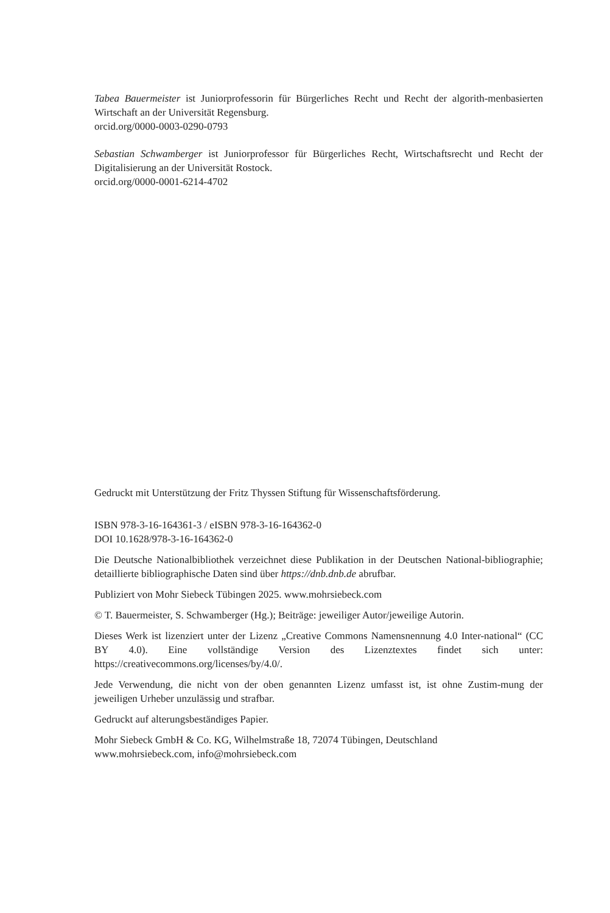Tabea Bauermeister ist Juniorprofessorin für Bürgerliches Recht und Recht der algorith-menbasierten Wirtschaft an der Universität Regensburg.
orcid.org/0000-0003-0290-0793
Sebastian Schwamberger ist Juniorprofessor für Bürgerliches Recht, Wirtschaftsrecht und Recht der Digitalisierung an der Universität Rostock.
orcid.org/0000-0001-6214-4702
Gedruckt mit Unterstützung der Fritz Thyssen Stiftung für Wissenschaftsförderung.
ISBN 978-3-16-164361-3 / eISBN 978-3-16-164362-0
DOI 10.1628/978-3-16-164362-0
Die Deutsche Nationalbibliothek verzeichnet diese Publikation in der Deutschen National-bibliographie; detaillierte bibliographische Daten sind über https://dnb.dnb.de abrufbar.
Publiziert von Mohr Siebeck Tübingen 2025. www.mohrsiebeck.com
© T. Bauermeister, S. Schwamberger (Hg.); Beiträge: jeweiliger Autor/jeweilige Autorin.
Dieses Werk ist lizenziert unter der Lizenz „Creative Commons Namensnennung 4.0 Inter-national“ (CC BY 4.0). Eine vollständige Version des Lizenztextes findet sich unter: https://creativecommons.org/licenses/by/4.0/.
Jede Verwendung, die nicht von der oben genannten Lizenz umfasst ist, ist ohne Zustim-mung der jeweiligen Urheber unzulässig und strafbar.
Gedruckt auf alterungsbeständiges Papier.
Mohr Siebeck GmbH & Co. KG, Wilhelmstraße 18, 72074 Tübingen, Deutschland
www.mohrsiebeck.com, info@mohrsiebeck.com